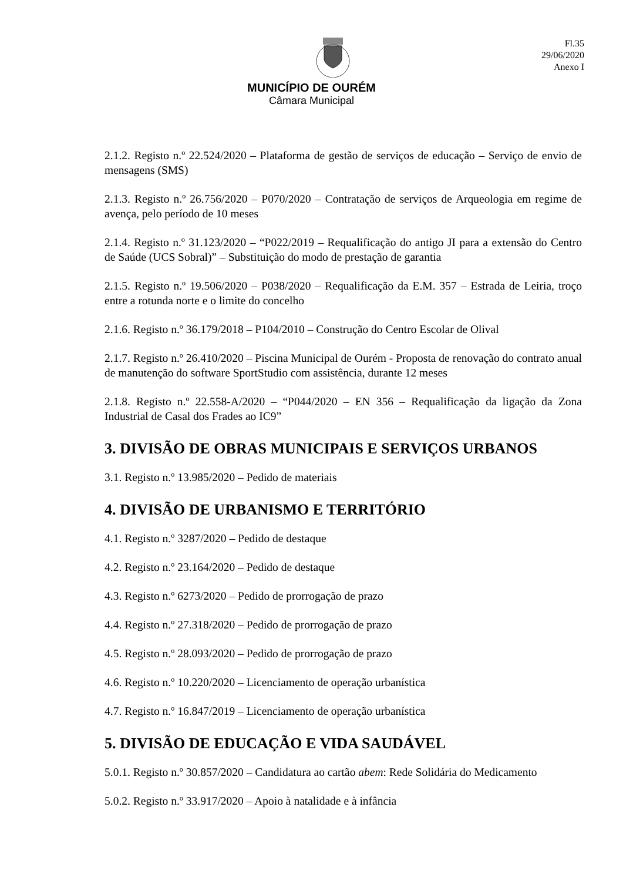Fl.35
29/06/2020
Anexo I
MUNICÍPIO DE OURÉM
Câmara Municipal
2.1.2. Registo n.º 22.524/2020 – Plataforma de gestão de serviços de educação – Serviço de envio de mensagens (SMS)
2.1.3. Registo n.º 26.756/2020 – P070/2020 – Contratação de serviços de Arqueologia em regime de avença, pelo período de 10 meses
2.1.4. Registo n.º 31.123/2020 – “P022/2019 – Requalificação do antigo JI para a extensão do Centro de Saúde (UCS Sobral)” – Substituição do modo de prestação de garantia
2.1.5. Registo n.º 19.506/2020 – P038/2020 – Requalificação da E.M. 357 – Estrada de Leiria, troço entre a rotunda norte e o limite do concelho
2.1.6. Registo n.º 36.179/2018 – P104/2010 – Construção do Centro Escolar de Olival
2.1.7. Registo n.º 26.410/2020 – Piscina Municipal de Ourém - Proposta de renovação do contrato anual de manutenção do software SportStudio com assistência, durante 12 meses
2.1.8. Registo n.º 22.558-A/2020 – “P044/2020 – EN 356 – Requalificação da ligação da Zona Industrial de Casal dos Frades ao IC9”
3. DIVISÃO DE OBRAS MUNICIPAIS E SERVIÇOS URBANOS
3.1. Registo n.º 13.985/2020 – Pedido de materiais
4. DIVISÃO DE URBANISMO E TERRITÓRIO
4.1. Registo n.º 3287/2020 – Pedido de destaque
4.2. Registo n.º 23.164/2020 – Pedido de destaque
4.3. Registo n.º 6273/2020 – Pedido de prorrogação de prazo
4.4. Registo n.º 27.318/2020 – Pedido de prorrogação de prazo
4.5. Registo n.º 28.093/2020 – Pedido de prorrogação de prazo
4.6. Registo n.º 10.220/2020 – Licenciamento de operação urbanística
4.7. Registo n.º 16.847/2019 – Licenciamento de operação urbanística
5. DIVISÃO DE EDUCAÇÃO E VIDA SAUDÁVEL
5.0.1. Registo n.º 30.857/2020 – Candidatura ao cartão abem: Rede Solidária do Medicamento
5.0.2. Registo n.º 33.917/2020 – Apoio à natalidade e à infância